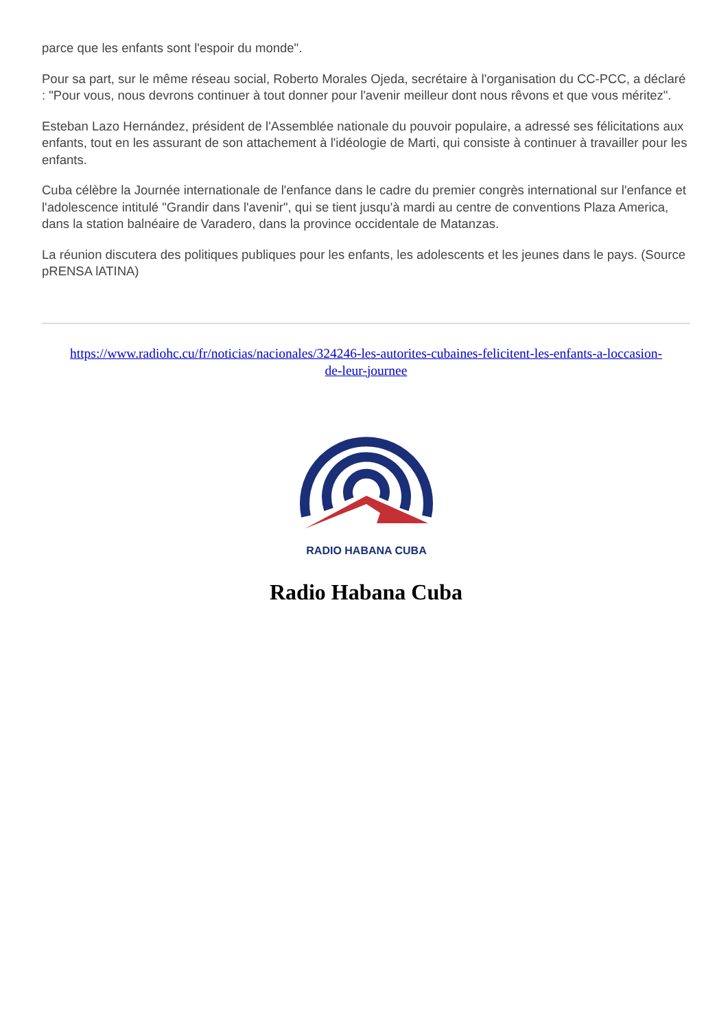parce que les enfants sont l'espoir du monde".
Pour sa part, sur le même réseau social, Roberto Morales Ojeda, secrétaire à l'organisation du CC-PCC, a déclaré : "Pour vous, nous devrons continuer à tout donner pour l'avenir meilleur dont nous rêvons et que vous méritez".
Esteban Lazo Hernández, président de l'Assemblée nationale du pouvoir populaire, a adressé ses félicitations aux enfants, tout en les assurant de son attachement à l'idéologie de Marti, qui consiste à continuer à travailler pour les enfants.
Cuba célèbre la Journée internationale de l'enfance dans le cadre du premier congrès international sur l'enfance et l'adolescence intitulé "Grandir dans l'avenir", qui se tient jusqu'à mardi au centre de conventions Plaza America, dans la station balnéaire de Varadero, dans la province occidentale de Matanzas.
La réunion discutera des politiques publiques pour les enfants, les adolescents et les jeunes dans le pays. (Source pRENSA lATINA)
https://www.radiohc.cu/fr/noticias/nacionales/324246-les-autorites-cubaines-felicitent-les-enfants-a-loccasion-de-leur-journee
RADIO HABANA CUBA
Radio Habana Cuba